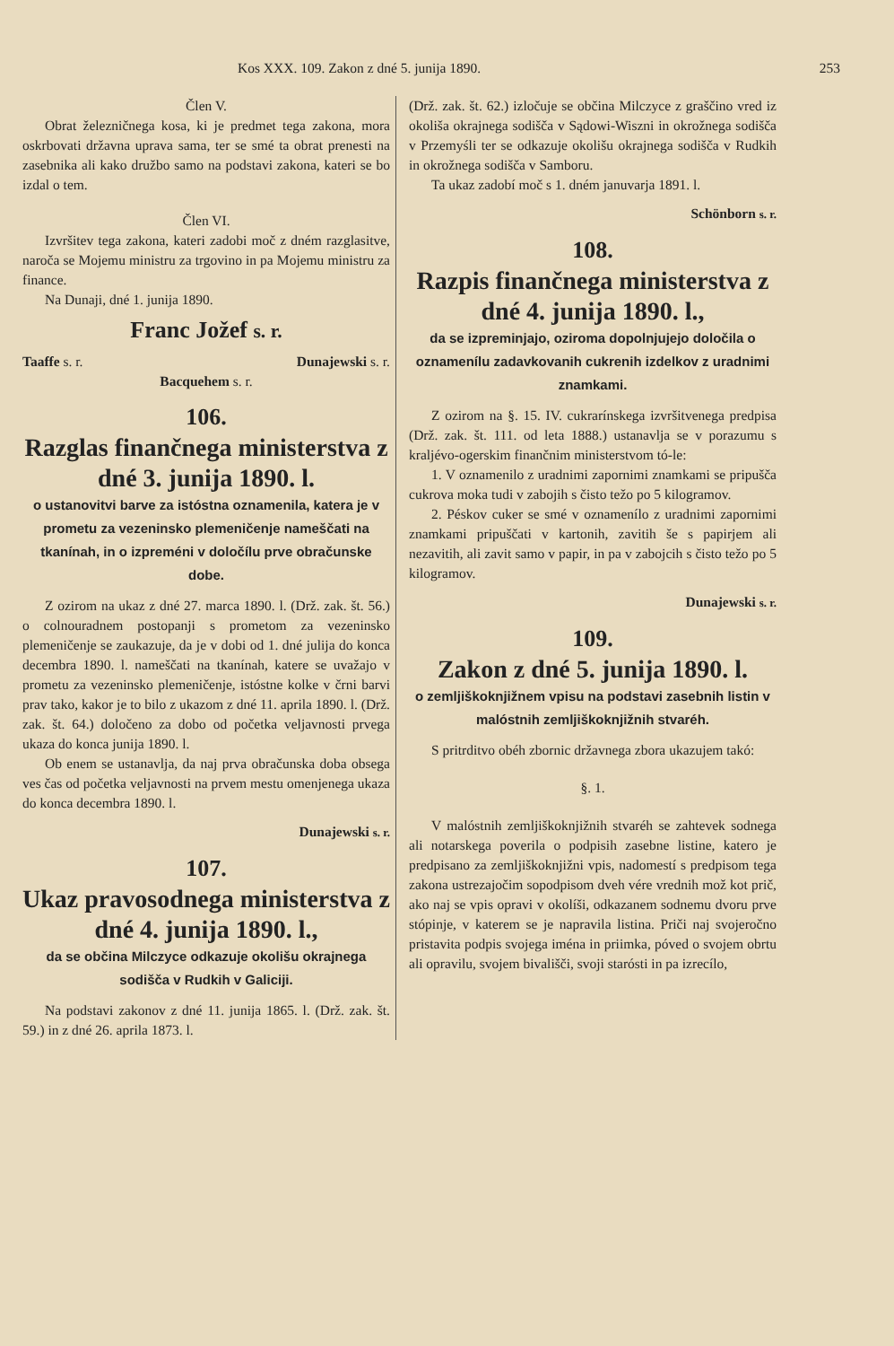Kos XXX. 109. Zakon z dné 5. junija 1890. 253
Člen V.
Obrat železničnega kosa, ki je predmet tega zakona, mora oskrbovati državna uprava sama, ter se smé ta obrat prenesti na zasebnika ali kako družbo samo na podstavi zakona, kateri se bo izdal o tem.
Člen VI.
Izvršitev tega zakona, kateri zadobi moč z dném razglasitve, naroča se Mojemu ministru za trgovino in pa Mojemu ministru za finance.
Na Dunaji, dné 1. junija 1890.
Franc Jožef s. r.
Taaffe s. r. Dunajewski s. r.
Bacquehem s. r.
106.
Razglas finančnega ministerstva z dné 3. junija 1890. l.
o ustanovitvi barve za istóstna oznamenila, katera je v prometu za vezeninsko plemeničenje nameščati na tkanínah, in o izpreméni v določílu prve obračunske dobe.
Z ozirom na ukaz z dné 27. marca 1890. l. (Drž. zak. št. 56.) o colnouradnem postopanji s prometom za vezeninsko plemeničenje se zaukazuje, da je v dobi od 1. dné julija do konca decembra 1890. l. nameščati na tkanínah, katere se uvažajo v prometu za vezeninsko plemeničenje, istóstne kolke v črni barvi prav tako, kakor je to bilo z ukazom z dné 11. aprila 1890. l. (Drž. zak. št. 64.) določeno za dobo od početka veljavnosti prvega ukaza do konca junija 1890. l.
Ob enem se ustanavlja, da naj prva obračunska doba obsega ves čas od početka veljavnosti na prvem mestu omenjenega ukaza do konca decembra 1890. l.
Dunajewski s. r.
107.
Ukaz pravosodnega ministerstva z dné 4. junija 1890. l.,
da se občina Milczyce odkazuje okolišu okrajnega sodišča v Rudkih v Galiciji.
Na podstavi zakonov z dné 11. junija 1865. l. (Drž. zak. št. 59.) in z dné 26. aprila 1873. l.
(Drž. zak. št. 62.) izločuje se občina Milczyce z graščino vred iz okoliša okrajnega sodišča v Sądowi-Wiszni in okrožnega sodišča v Przemyśli ter se odkazuje okolišu okrajnega sodišča v Rudkih in okrožnega sodišča v Samboru.
Ta ukaz zadobí moč s 1. dném januvarja 1891. l.
Schönborn s. r.
108.
Razpis finančnega ministerstva z dné 4. junija 1890. l.,
da se izpreminjajo, oziroma dopolnjujejo določila o oznamenílu zadavkovanih cukrenih izdelkov z uradnimi znamkami.
Z ozirom na §. 15. IV. cukrarínskega izvršitvenega predpisa (Drž. zak. št. 111. od leta 1888.) ustanavlja se v porazumu s kraljévo-ogerskim finančnim ministerstvom tó-le:
1. V oznamenilo z uradnimi zapornimi znamkami se pripušča cukrova moka tudi v zabojih s čisto težo po 5 kilogramov.
2. Péskov cuker se smé v oznamenílo z uradnimi zapornimi znamkami pripuščati v kartonih, zavitih še s papirjem ali nezavitih, ali zavit samo v papir, in pa v zabojcih s čisto težo po 5 kilogramov.
Dunajewski s. r.
109.
Zakon z dné 5. junija 1890. l.
o zemljiškoknjižnem vpisu na podstavi zasebnih listin v malóstnih zemljiškoknjižnih stvaréh.
S pritrditvo obéh zbornic državnega zbora ukazujem takó:
§. 1.
V malóstnih zemljiškoknjižnih stvaréh se zahtevek sodnega ali notarskega poverila o podpisih zasebne listine, katero je predpisano za zemljiškoknjižni vpis, nadomestí s predpisom tega zakona ustrezajočim sopodpisom dveh vére vrednih mož kot prič, ako naj se vpis opravi v okolíši, odkazanem sodnemu dvoru prve stópinje, v katerem se je napravila listina. Priči naj svojeročno pristavita podpis svojega iména in priimka, póved o svojem obrtu ali opravilu, svojem bivališči, svoji starósti in pa izrecílo,